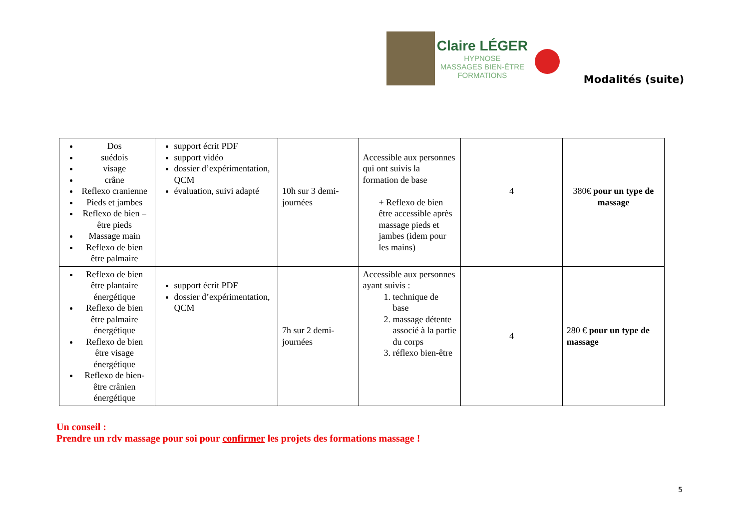Claire LÉGER
HYPNOSE
MASSAGES BIEN-ÊTRE
FORMATIONS
Modalités (suite)
| Dos suédois visage crâne Reflexo cranienne Pieds et jambes Reflexo de bien –être pieds Massage main Reflexo de bien être palmaire | support écrit PDF support vidéo dossier d’expérimentation, QCM évaluation, suivi adapté | 10h sur 3 demi-journées | Accessible aux personnes qui ont suivis la formation de base + Reflexo de bien être accessible après massage pieds et jambes (idem pour les mains) | 4 | 380€ pour un type de massage |
| Reflexo de bien être plantaire énergétique Reflexo de bien être palmaire énergétique Reflexo de bien être visage énergétique Reflexo de bien-être crânien énergétique | support écrit PDF dossier d’expérimentation, QCM | 7h sur 2 demi-journées | Accessible aux personnes ayant suivis : 1. technique de base 2. massage détente associé à la partie du corps 3. réflexo bien-être | 4 | 280 € pour un type de massage |
Un conseil :
Prendre un rdv massage pour soi pour confirmer les projets des formations massage !
5